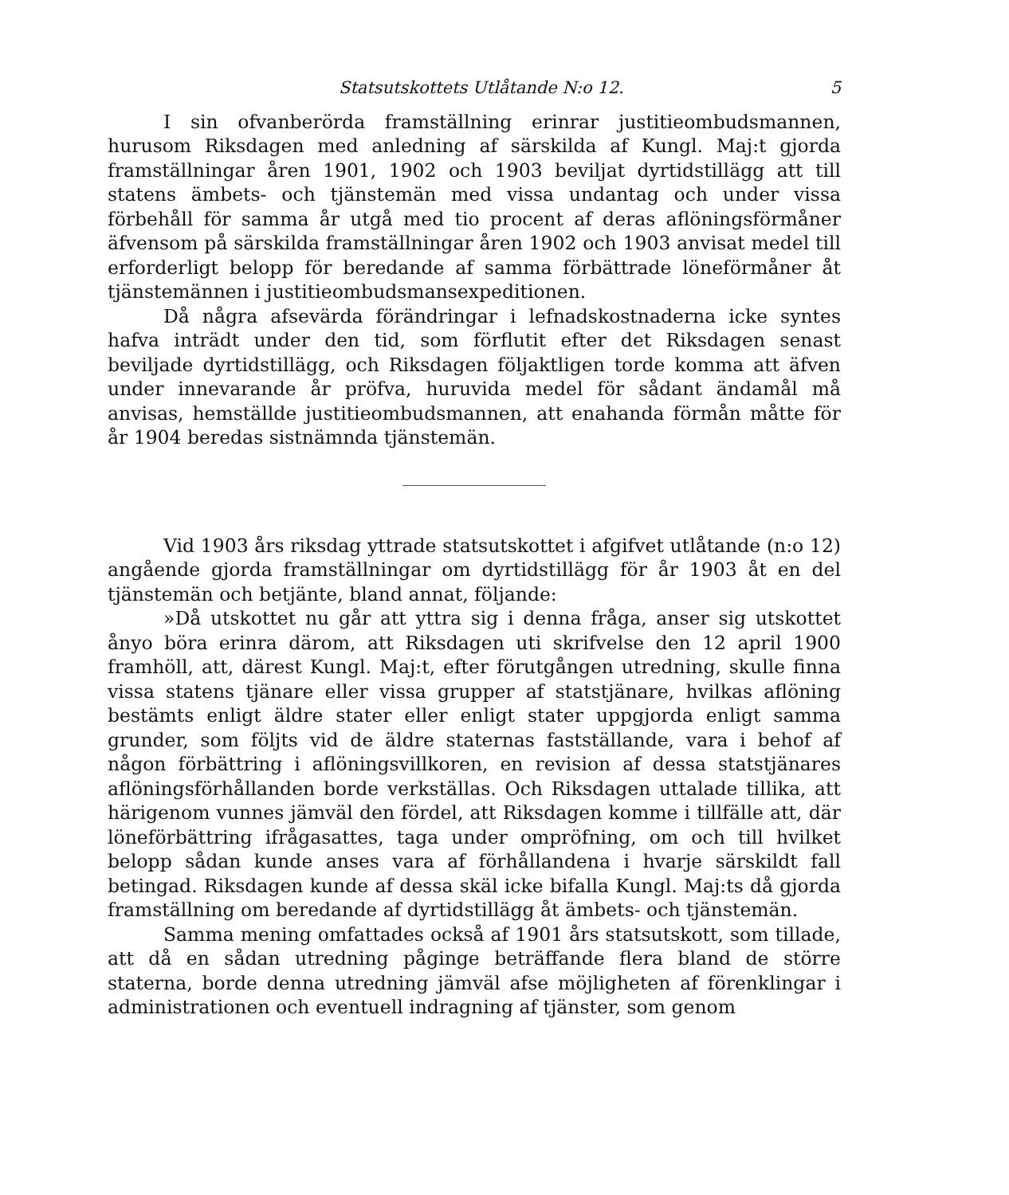Statsutskottets Utlåtande N:o 12. 5
I sin ofvanberörda framställning erinrar justitieombudsmannen, hurusom Riksdagen med anledning af särskilda af Kungl. Maj:t gjorda framställningar åren 1901, 1902 och 1903 beviljat dyrtidstillägg att till statens ämbets- och tjänstemän med vissa undantag och under vissa förbehåll för samma år utgå med tio procent af deras aflöningsförmåner äfvensom på särskilda framställningar åren 1902 och 1903 anvisat medel till erforderligt belopp för beredande af samma förbättrade löneförmåner åt tjänstemännen i justitieombudsmansexpeditionen.
Då några afsevärda förändringar i lefnadskostnaderna icke syntes hafva inträdt under den tid, som förflutit efter det Riksdagen senast beviljade dyrtidstillägg, och Riksdagen följaktligen torde komma att äfven under innevarande år pröfva, huruvida medel för sådant ändamål må anvisas, hemställde justitieombudsmannen, att enahanda förmån måtte för år 1904 beredas sistnämnda tjänstemän.
Vid 1903 års riksdag yttrade statsutskottet i afgifvet utlåtande (n:o 12) angående gjorda framställningar om dyrtidstillägg för år 1903 åt en del tjänstemän och betjänte, bland annat, följande:
»Då utskottet nu går att yttra sig i denna fråga, anser sig utskottet ånyo böra erinra därom, att Riksdagen uti skrifvelse den 12 april 1900 framhöll, att, därest Kungl. Maj:t, efter förutgången utredning, skulle finna vissa statens tjänare eller vissa grupper af statstjänare, hvilkas aflöning bestämts enligt äldre stater eller enligt stater uppgjorda enligt samma grunder, som följts vid de äldre staternas fastställande, vara i behof af någon förbättring i aflöningsvillkoren, en revision af dessa statstjänares aflöningsförhållanden borde verkställas. Och Riksdagen uttalade tillika, att härigenom vunnes jämväl den fördel, att Riksdagen komme i tillfälle att, där löneförbättring ifrågasattes, taga under ompröfning, om och till hvilket belopp sådan kunde anses vara af förhållandena i hvarje särskildt fall betingad. Riksdagen kunde af dessa skäl icke bifalla Kungl. Maj:ts då gjorda framställning om beredande af dyrtidstillägg åt ämbets- och tjänstemän.
Samma mening omfattades också af 1901 års statsutskott, som tillade, att då en sådan utredning påginge beträffande flera bland de större staterna, borde denna utredning jämväl afse möjligheten af förenklingar i administrationen och eventuell indragning af tjänster, som genom